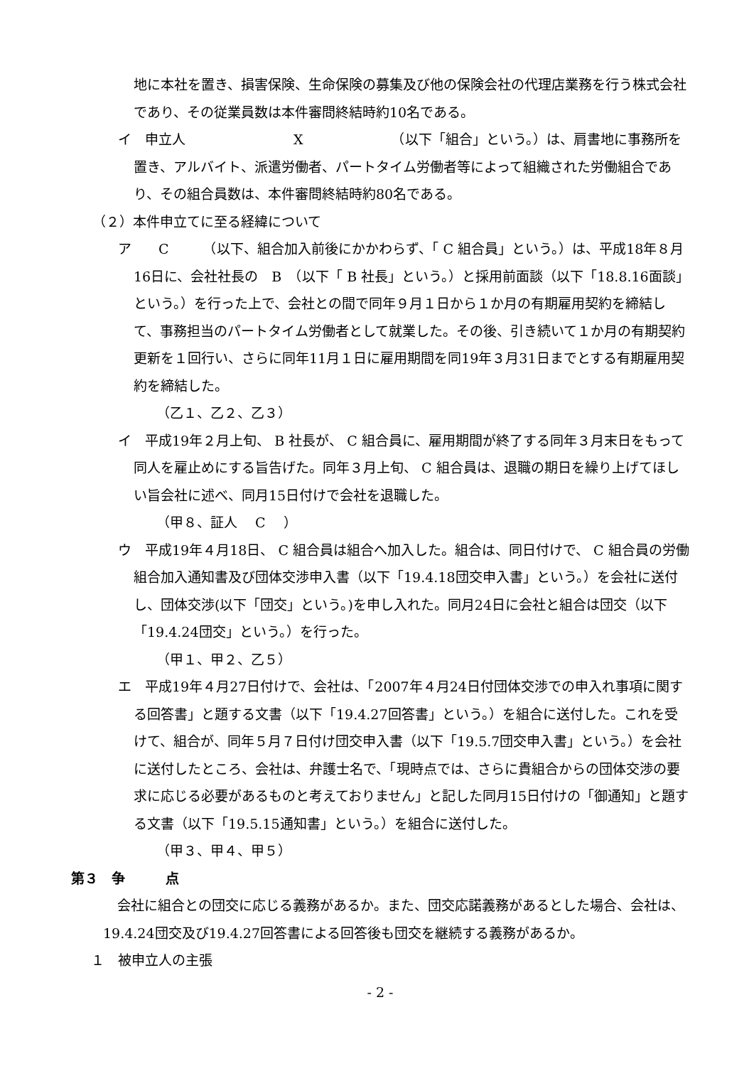地に本社を置き、損害保険、生命保険の募集及び他の保険会社の代理店業務を行う株式会社であり、その従業員数は本件審問終結時約10名である。
イ　申立人　　　　　　　　X　　　　　　　（以下「組合」という。）は、肩書地に事務所を置き、アルバイト、派遣労働者、パートタイム労働者等によって組織された労働組合であり、その組合員数は、本件審問終結時約80名である。
（２）本件申立てに至る経緯について
ア　　C　　　（以下、組合加入前後にかかわらず、「 C 組合員」という。）は、平成18年８月16日に、会社社長の　B　（以下「 B 社長」という。）と採用前面談（以下「18.8.16面談」という。）を行った上で、会社との間で同年９月１日から１か月の有期雇用契約を締結して、事務担当のパートタイム労働者として就業した。その後、引き続いて１か月の有期契約更新を１回行い、さらに同年11月１日に雇用期間を同19年３月31日までとする有期雇用契約を締結した。
（乙１、乙２、乙３）
イ　平成19年２月上旬、 B 社長が、 C 組合員に、雇用期間が終了する同年３月末日をもって同人を雇止めにする旨告げた。同年３月上旬、 C 組合員は、退職の期日を繰り上げてほしい旨会社に述べ、同月15日付けで会社を退職した。
（甲８、証人　 C 　）
ウ　平成19年４月18日、 C 組合員は組合へ加入した。組合は、同日付けで、 C 組合員の労働組合加入通知書及び団体交渉申入書（以下「19.4.18団交申入書」という。）を会社に送付し、団体交渉(以下「団交」という。)を申し入れた。同月24日に会社と組合は団交（以下「19.4.24団交」という。）を行った。
（甲１、甲２、乙５）
エ　平成19年４月27日付けで、会社は、「2007年４月24日付団体交渉での申入れ事項に関する回答書」と題する文書（以下「19.4.27回答書」という。）を組合に送付した。これを受けて、組合が、同年５月７日付け団交申入書（以下「19.5.7団交申入書」という。）を会社に送付したところ、会社は、弁護士名で、「現時点では、さらに貴組合からの団体交渉の要求に応じる必要があるものと考えておりません」と記した同月15日付けの「御通知」と題する文書（以下「19.5.15通知書」という。）を組合に送付した。
（甲３、甲４、甲５）
第３　争　　　点
会社に組合との団交に応じる義務があるか。また、団交応諾義務があるとした場合、会社は、19.4.24団交及び19.4.27回答書による回答後も団交を継続する義務があるか。
１　被申立人の主張
- 2 -